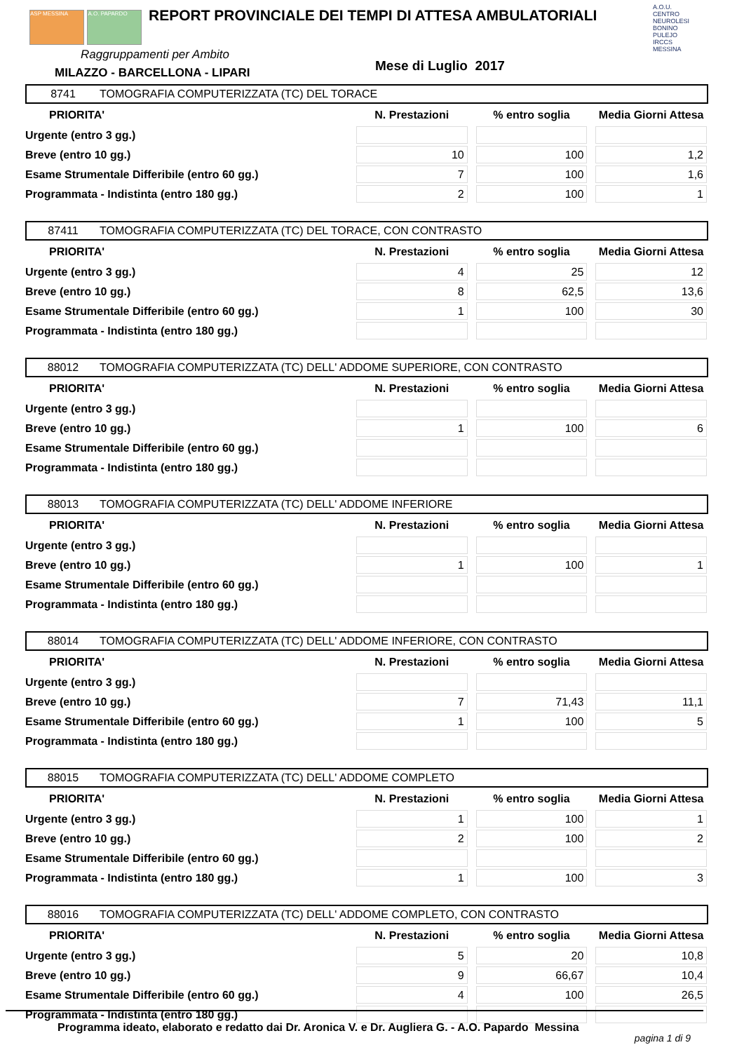ASP MESSINA A.O. PAPARDO
REPORT PROVINCIALE DEI TEMPI DI ATTESA AMBULATORIALI
A.O.U. CENTRO NEUROLESI BONINO PULEJO IRCCS MESSINA
Raggruppamenti per Ambito
MILAZZO - BARCELLONA - LIPARI Mese di Luglio 2017
8741 TOMOGRAFIA COMPUTERIZZATA (TC) DEL TORACE
| PRIORITA' | N. Prestazioni | % entro soglia | Media Giorni Attesa |
| --- | --- | --- | --- |
| Urgente (entro 3 gg.) | | | |
| Breve (entro 10 gg.) | 10 | 100 | 1,2 |
| Esame Strumentale Differibile (entro 60 gg.) | 7 | 100 | 1,6 |
| Programmata - Indistinta (entro 180 gg.) | 2 | 100 | 1 |
87411 TOMOGRAFIA COMPUTERIZZATA (TC) DEL TORACE, CON CONTRASTO
| PRIORITA' | N. Prestazioni | % entro soglia | Media Giorni Attesa |
| --- | --- | --- | --- |
| Urgente (entro 3 gg.) | 4 | 25 | 12 |
| Breve (entro 10 gg.) | 8 | 62,5 | 13,6 |
| Esame Strumentale Differibile (entro 60 gg.) | 1 | 100 | 30 |
| Programmata - Indistinta (entro 180 gg.) | | | |
88012 TOMOGRAFIA COMPUTERIZZATA (TC) DELL' ADDOME SUPERIORE, CON CONTRASTO
| PRIORITA' | N. Prestazioni | % entro soglia | Media Giorni Attesa |
| --- | --- | --- | --- |
| Urgente (entro 3 gg.) | | | |
| Breve (entro 10 gg.) | 1 | 100 | 6 |
| Esame Strumentale Differibile (entro 60 gg.) | | | |
| Programmata - Indistinta (entro 180 gg.) | | | |
88013 TOMOGRAFIA COMPUTERIZZATA (TC) DELL' ADDOME INFERIORE
| PRIORITA' | N. Prestazioni | % entro soglia | Media Giorni Attesa |
| --- | --- | --- | --- |
| Urgente (entro 3 gg.) | | | |
| Breve (entro 10 gg.) | 1 | 100 | 1 |
| Esame Strumentale Differibile (entro 60 gg.) | | | |
| Programmata - Indistinta (entro 180 gg.) | | | |
88014 TOMOGRAFIA COMPUTERIZZATA (TC) DELL' ADDOME INFERIORE, CON CONTRASTO
| PRIORITA' | N. Prestazioni | % entro soglia | Media Giorni Attesa |
| --- | --- | --- | --- |
| Urgente (entro 3 gg.) | | | |
| Breve (entro 10 gg.) | 7 | 71,43 | 11,1 |
| Esame Strumentale Differibile (entro 60 gg.) | 1 | 100 | 5 |
| Programmata - Indistinta (entro 180 gg.) | | | |
88015 TOMOGRAFIA COMPUTERIZZATA (TC) DELL' ADDOME COMPLETO
| PRIORITA' | N. Prestazioni | % entro soglia | Media Giorni Attesa |
| --- | --- | --- | --- |
| Urgente (entro 3 gg.) | 1 | 100 | 1 |
| Breve (entro 10 gg.) | 2 | 100 | 2 |
| Esame Strumentale Differibile (entro 60 gg.) | | | |
| Programmata - Indistinta (entro 180 gg.) | 1 | 100 | 3 |
88016 TOMOGRAFIA COMPUTERIZZATA (TC) DELL' ADDOME COMPLETO, CON CONTRASTO
| PRIORITA' | N. Prestazioni | % entro soglia | Media Giorni Attesa |
| --- | --- | --- | --- |
| Urgente (entro 3 gg.) | 5 | 20 | 10,8 |
| Breve (entro 10 gg.) | 9 | 66,67 | 10,4 |
| Esame Strumentale Differibile (entro 60 gg.) | 4 | 100 | 26,5 |
| Programmata - Indistinta (entro 180 gg.) | | | |
Programma ideato, elaborato e redatto dai Dr. Aronica V. e Dr. Augliera G. - A.O. Papardo Messina
pagina 1 di 9